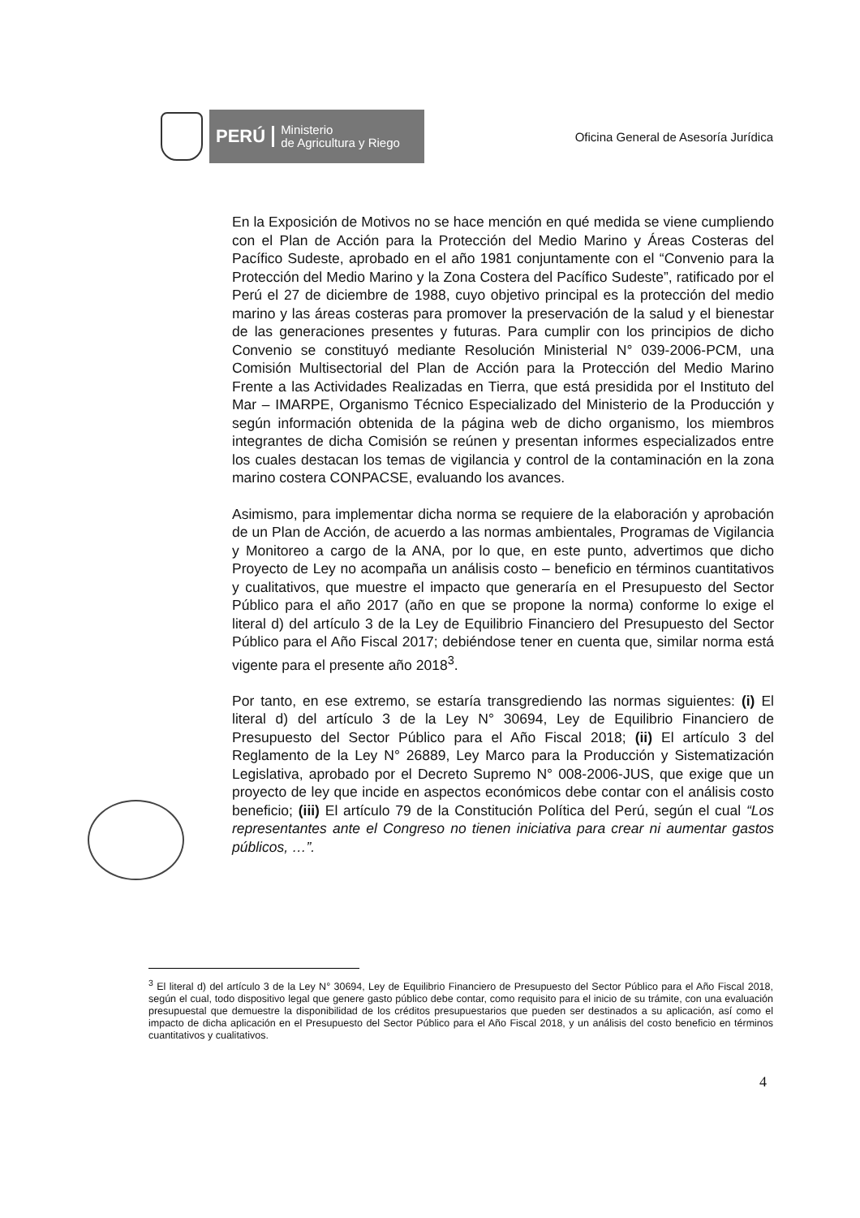PERÚ Ministerio
de Agricultura y Riego
Oficina General de Asesoría Jurídica
En la Exposición de Motivos no se hace mención en qué medida se viene cumpliendo con el Plan de Acción para la Protección del Medio Marino y Áreas Costeras del Pacífico Sudeste, aprobado en el año 1981 conjuntamente con el “Convenio para la Protección del Medio Marino y la Zona Costera del Pacífico Sudeste”, ratificado por el Perú el 27 de diciembre de 1988, cuyo objetivo principal es la protección del medio marino y las áreas costeras para promover la preservación de la salud y el bienestar de las generaciones presentes y futuras. Para cumplir con los principios de dicho Convenio se constituyó mediante Resolución Ministerial N° 039-2006-PCM, una Comisión Multisectorial del Plan de Acción para la Protección del Medio Marino Frente a las Actividades Realizadas en Tierra, que está presidida por el Instituto del Mar – IMARPE, Organismo Técnico Especializado del Ministerio de la Producción y según información obtenida de la página web de dicho organismo, los miembros integrantes de dicha Comisión se reúnen y presentan informes especializados entre los cuales destacan los temas de vigilancia y control de la contaminación en la zona marino costera CONPACSE, evaluando los avances.
Asimismo, para implementar dicha norma se requiere de la elaboración y aprobación de un Plan de Acción, de acuerdo a las normas ambientales, Programas de Vigilancia y Monitoreo a cargo de la ANA, por lo que, en este punto, advertimos que dicho Proyecto de Ley no acompaña un análisis costo – beneficio en términos cuantitativos y cualitativos, que muestre el impacto que generaría en el Presupuesto del Sector Público para el año 2017 (año en que se propone la norma) conforme lo exige el literal d) del artículo 3 de la Ley de Equilibrio Financiero del Presupuesto del Sector Público para el Año Fiscal 2017; debiéndose tener en cuenta que, similar norma está vigente para el presente año 2018<sup>3</sup>.
Por tanto, en ese extremo, se estaría transgrediendo las normas siguientes: (i) El literal d) del artículo 3 de la Ley N° 30694, Ley de Equilibrio Financiero de Presupuesto del Sector Público para el Año Fiscal 2018; (ii) El artículo 3 del Reglamento de la Ley N° 26889, Ley Marco para la Producción y Sistematización Legislativa, aprobado por el Decreto Supremo N° 008-2006-JUS, que exige que un proyecto de ley que incide en aspectos económicos debe contar con el análisis costo beneficio; (iii) El artículo 79 de la Constitución Política del Perú, según el cual “Los representantes ante el Congreso no tienen iniciativa para crear ni aumentar gastos públicos, …”.
<sup>3</sup> El literal d) del artículo 3 de la Ley N° 30694, Ley de Equilibrio Financiero de Presupuesto del Sector Público para el Año Fiscal 2018, según el cual, todo dispositivo legal que genere gasto público debe contar, como requisito para el inicio de su trámite, con una evaluación presupuestal que demuestre la disponibilidad de los créditos presupuestarios que pueden ser destinados a su aplicación, así como el impacto de dicha aplicación en el Presupuesto del Sector Público para el Año Fiscal 2018, y un análisis del costo beneficio en términos cuantitativos y cualitativos.
4